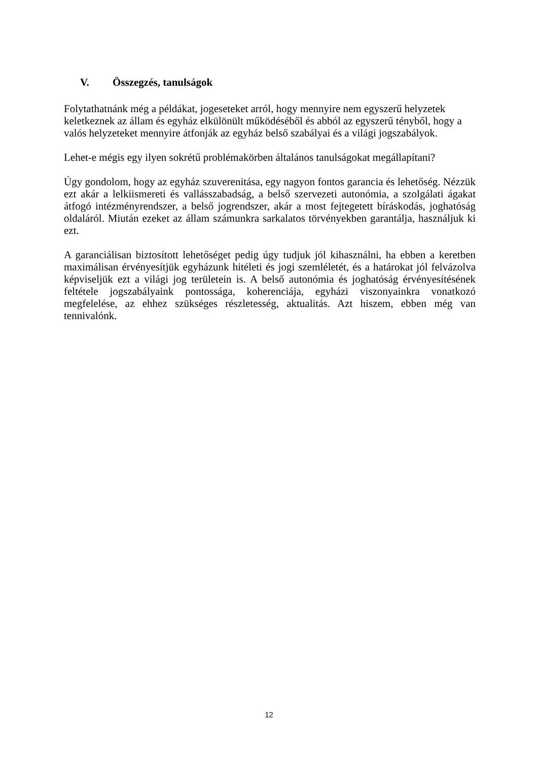V. Összegzés, tanulságok
Folytathatnánk még a példákat, jogeseteket arról, hogy mennyire nem egyszerű helyzetek keletkeznek az állam és egyház elkülönült működéséből és abból az egyszerű tényből, hogy a valós helyzeteket mennyire átfonják az egyház belső szabályai és a világi jogszabályok.
Lehet-e mégis egy ilyen sokrétű problémakörben általános tanulságokat megállapítani?
Úgy gondolom, hogy az egyház szuverenitása, egy nagyon fontos garancia és lehetőség. Nézzük ezt akár a lelkiismereti és vallásszabadság, a belső szervezeti autonómia, a szolgálati ágakat átfogó intézményrendszer, a belső jogrendszer, akár a most fejtegetett bíráskodás, joghatóság oldaláról. Miután ezeket az állam számunkra sarkalatos törvényekben garantálja, használjuk ki ezt.
A garanciálisan biztosított lehetőséget pedig úgy tudjuk jól kihasználni, ha ebben a keretben maximálisan érvényesítjük egyházunk hitéleti és jogi szemléletét, és a határokat jól felvázolva képviseljük ezt a világi jog területein is. A belső autonómia és joghatóság érvényesítésének feltétele jogszabályaink pontossága, koherenciája, egyházi viszonyainkra vonatkozó megfelelése, az ehhez szükséges részletesség, aktualitás. Azt hiszem, ebben még van tennivalónk.
12